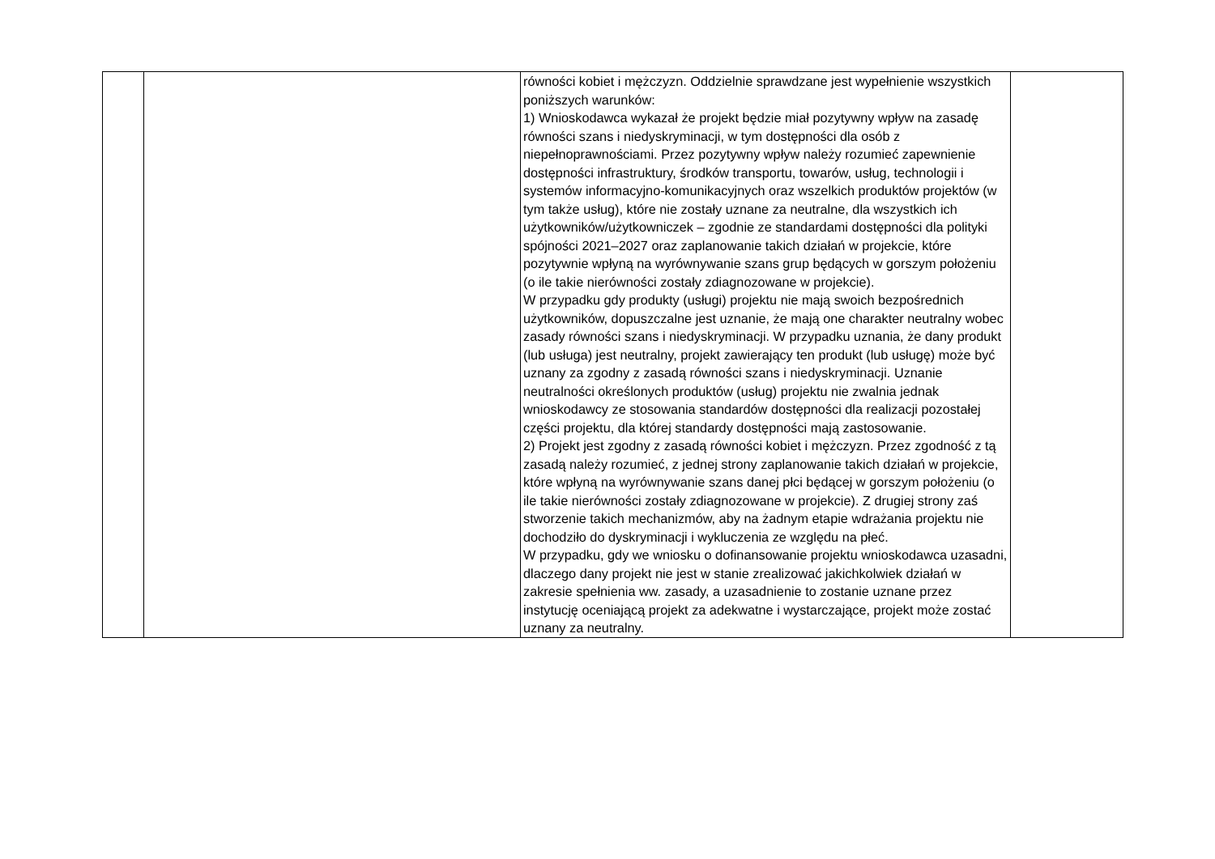| | | równości kobiet i mężczyzn. Oddzielnie sprawdzane jest wypełnienie wszystkich poniższych warunków: 1) Wnioskodawca wykazał że projekt będzie miał pozytywny wpływ na zasadę równości szans i niedyskryminacji, w tym dostępności dla osób z niepełnoprawnościami. Przez pozytywny wpływ należy rozumieć zapewnienie dostępności infrastruktury, środków transportu, towarów, usług, technologii i systemów informacyjno-komunikacyjnych oraz wszelkich produktów projektów (w tym także usług), które nie zostały uznane za neutralne, dla wszystkich ich użytkowników/użytkowniczek – zgodnie ze standardami dostępności dla polityki spójności 2021–2027 oraz zaplanowanie takich działań w projekcie, które pozytywnie wpłyną na wyrównywanie szans grup będących w gorszym położeniu (o ile takie nierówności zostały zdiagnozowane w projekcie). W przypadku gdy produkty (usługi) projektu nie mają swoich bezpośrednich użytkowników, dopuszczalne jest uznanie, że mają one charakter neutralny wobec zasady równości szans i niedyskryminacji. W przypadku uznania, że dany produkt (lub usługa) jest neutralny, projekt zawierający ten produkt (lub usługę) może być uznany za zgodny z zasadą równości szans i niedyskryminacji. Uznanie neutralności określonych produktów (usług) projektu nie zwalnia jednak wnioskodawcy ze stosowania standardów dostępności dla realizacji pozostałej części projektu, dla której standardy dostępności mają zastosowanie. 2) Projekt jest zgodny z zasadą równości kobiet i mężczyzn. Przez zgodność z tą zasadą należy rozumieć, z jednej strony zaplanowanie takich działań w projekcie, które wpłyną na wyrównywanie szans danej płci będącej w gorszym położeniu (o ile takie nierówności zostały zdiagnozowane w projekcie). Z drugiej strony zaś stworzenie takich mechanizmów, aby na żadnym etapie wdrażania projektu nie dochodziło do dyskryminacji i wykluczenia ze względu na płeć. W przypadku, gdy we wniosku o dofinansowanie projektu wnioskodawca uzasadni, dlaczego dany projekt nie jest w stanie zrealizować jakichkolwiek działań w zakresie spełnienia ww. zasady, a uzasadnienie to zostanie uznane przez instytucję oceniającą projekt za adekwatne i wystarczające, projekt może zostać uznany za neutralny. | |